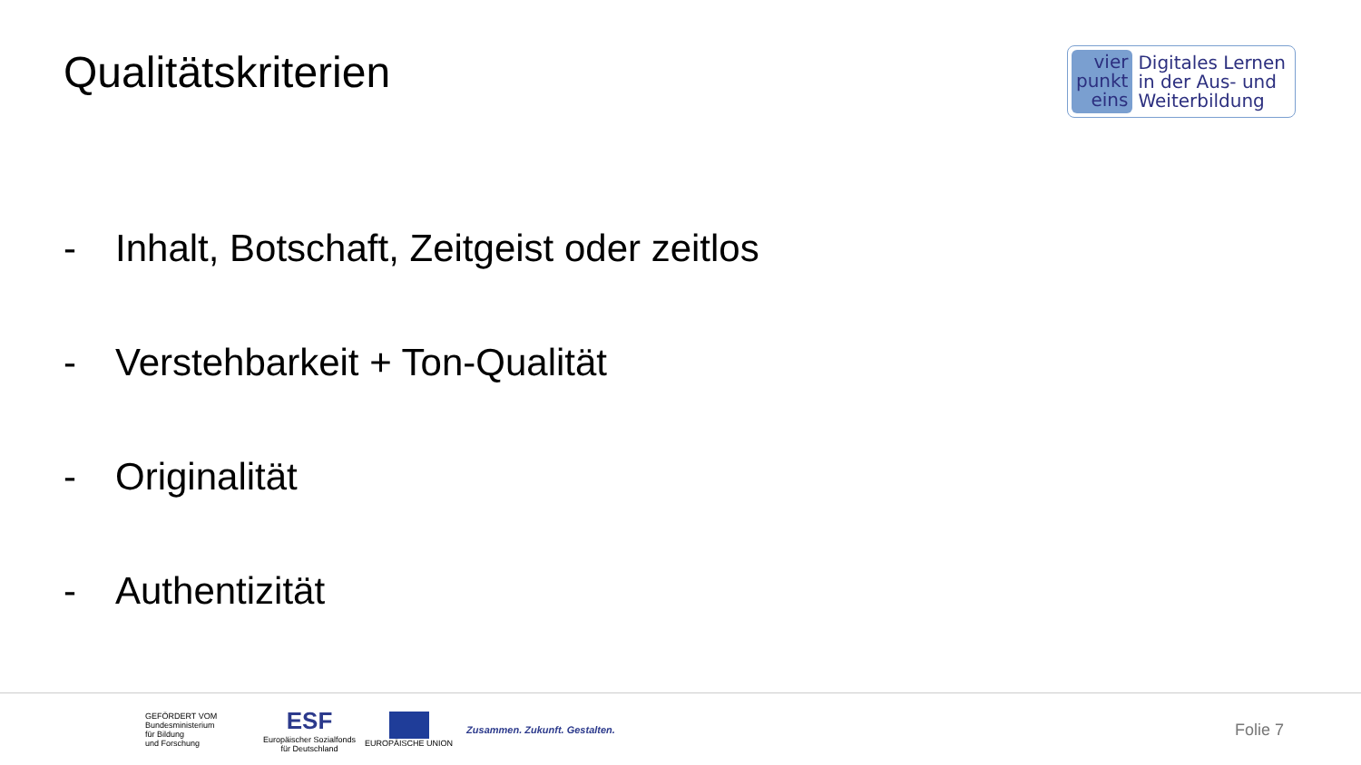Qualitätskriterien
vier
punkt
eins
Digitales Lernen
in der Aus- und
Weiterbildung
- Inhalt, Botschaft, Zeitgeist oder zeitlos
- Verstehbarkeit + Ton-Qualität
- Originalität
- Authentizität
GEFÖRDERT VOM
Bundesministerium
für Bildung
und Forschung
ESF
Europäischer Sozialfonds
für Deutschland
EUROPÄISCHE UNION
Zusammen. Zukunft. Gestalten.
Folie 7